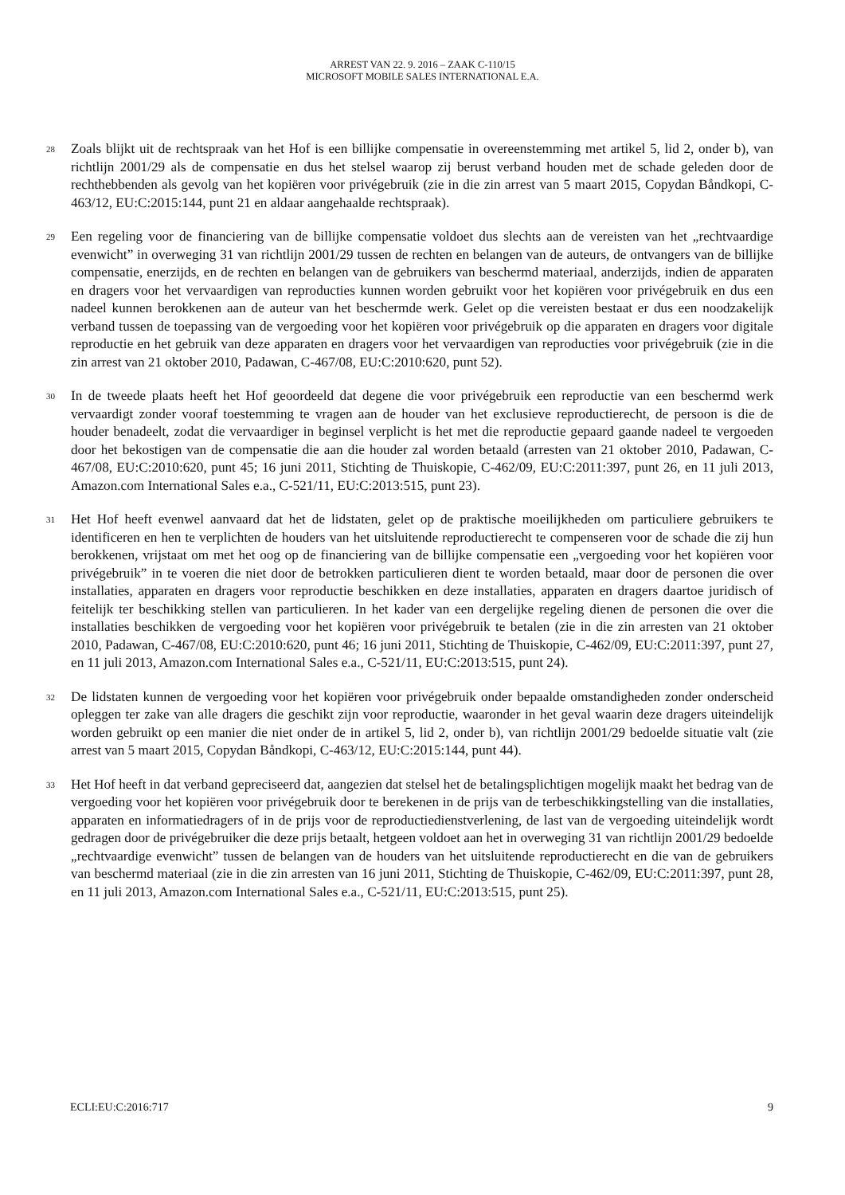ARREST VAN 22. 9. 2016 – ZAAK C-110/15
MICROSOFT MOBILE SALES INTERNATIONAL E.A.
28
Zoals blijkt uit de rechtspraak van het Hof is een billijke compensatie in overeenstemming met artikel 5, lid 2, onder b), van richtlijn 2001/29 als de compensatie en dus het stelsel waarop zij berust verband houden met de schade geleden door de rechthebbenden als gevolg van het kopiëren voor privégebruik (zie in die zin arrest van 5 maart 2015, Copydan Båndkopi, C-463/12, EU:C:2015:144, punt 21 en aldaar aangehaalde rechtspraak).
29
Een regeling voor de financiering van de billijke compensatie voldoet dus slechts aan de vereisten van het „rechtvaardige evenwicht” in overweging 31 van richtlijn 2001/29 tussen de rechten en belangen van de auteurs, de ontvangers van de billijke compensatie, enerzijds, en de rechten en belangen van de gebruikers van beschermd materiaal, anderzijds, indien de apparaten en dragers voor het vervaardigen van reproducties kunnen worden gebruikt voor het kopiëren voor privégebruik en dus een nadeel kunnen berokkenen aan de auteur van het beschermde werk. Gelet op die vereisten bestaat er dus een noodzakelijk verband tussen de toepassing van de vergoeding voor het kopiëren voor privégebruik op die apparaten en dragers voor digitale reproductie en het gebruik van deze apparaten en dragers voor het vervaardigen van reproducties voor privégebruik (zie in die zin arrest van 21 oktober 2010, Padawan, C-467/08, EU:C:2010:620, punt 52).
30
In de tweede plaats heeft het Hof geoordeeld dat degene die voor privégebruik een reproductie van een beschermd werk vervaardigt zonder vooraf toestemming te vragen aan de houder van het exclusieve reproductierecht, de persoon is die de houder benadeelt, zodat die vervaardiger in beginsel verplicht is het met die reproductie gepaard gaande nadeel te vergoeden door het bekostigen van de compensatie die aan die houder zal worden betaald (arresten van 21 oktober 2010, Padawan, C-467/08, EU:C:2010:620, punt 45; 16 juni 2011, Stichting de Thuiskopie, C-462/09, EU:C:2011:397, punt 26, en 11 juli 2013, Amazon.com International Sales e.a., C-521/11, EU:C:2013:515, punt 23).
31
Het Hof heeft evenwel aanvaard dat het de lidstaten, gelet op de praktische moeilijkheden om particuliere gebruikers te identificeren en hen te verplichten de houders van het uitsluitende reproductierecht te compenseren voor de schade die zij hun berokkenen, vrijstaat om met het oog op de financiering van de billijke compensatie een „vergoeding voor het kopiëren voor privégebruik” in te voeren die niet door de betrokken particulieren dient te worden betaald, maar door de personen die over installaties, apparaten en dragers voor reproductie beschikken en deze installaties, apparaten en dragers daartoe juridisch of feitelijk ter beschikking stellen van particulieren. In het kader van een dergelijke regeling dienen de personen die over die installaties beschikken de vergoeding voor het kopiëren voor privégebruik te betalen (zie in die zin arresten van 21 oktober 2010, Padawan, C-467/08, EU:C:2010:620, punt 46; 16 juni 2011, Stichting de Thuiskopie, C-462/09, EU:C:2011:397, punt 27, en 11 juli 2013, Amazon.com International Sales e.a., C-521/11, EU:C:2013:515, punt 24).
32
De lidstaten kunnen de vergoeding voor het kopiëren voor privégebruik onder bepaalde omstandigheden zonder onderscheid opleggen ter zake van alle dragers die geschikt zijn voor reproductie, waaronder in het geval waarin deze dragers uiteindelijk worden gebruikt op een manier die niet onder de in artikel 5, lid 2, onder b), van richtlijn 2001/29 bedoelde situatie valt (zie arrest van 5 maart 2015, Copydan Båndkopi, C-463/12, EU:C:2015:144, punt 44).
33
Het Hof heeft in dat verband gepreciseerd dat, aangezien dat stelsel het de betalingsplichtigen mogelijk maakt het bedrag van de vergoeding voor het kopiëren voor privégebruik door te berekenen in de prijs van de terbeschikkingstelling van die installaties, apparaten en informatiedragers of in de prijs voor de reproductiedienstverlening, de last van de vergoeding uiteindelijk wordt gedragen door de privégebruiker die deze prijs betaalt, hetgeen voldoet aan het in overweging 31 van richtlijn 2001/29 bedoelde „rechtvaardige evenwicht” tussen de belangen van de houders van het uitsluitende reproductierecht en die van de gebruikers van beschermd materiaal (zie in die zin arresten van 16 juni 2011, Stichting de Thuiskopie, C-462/09, EU:C:2011:397, punt 28, en 11 juli 2013, Amazon.com International Sales e.a., C-521/11, EU:C:2013:515, punt 25).
ECLI:EU:C:2016:717 9